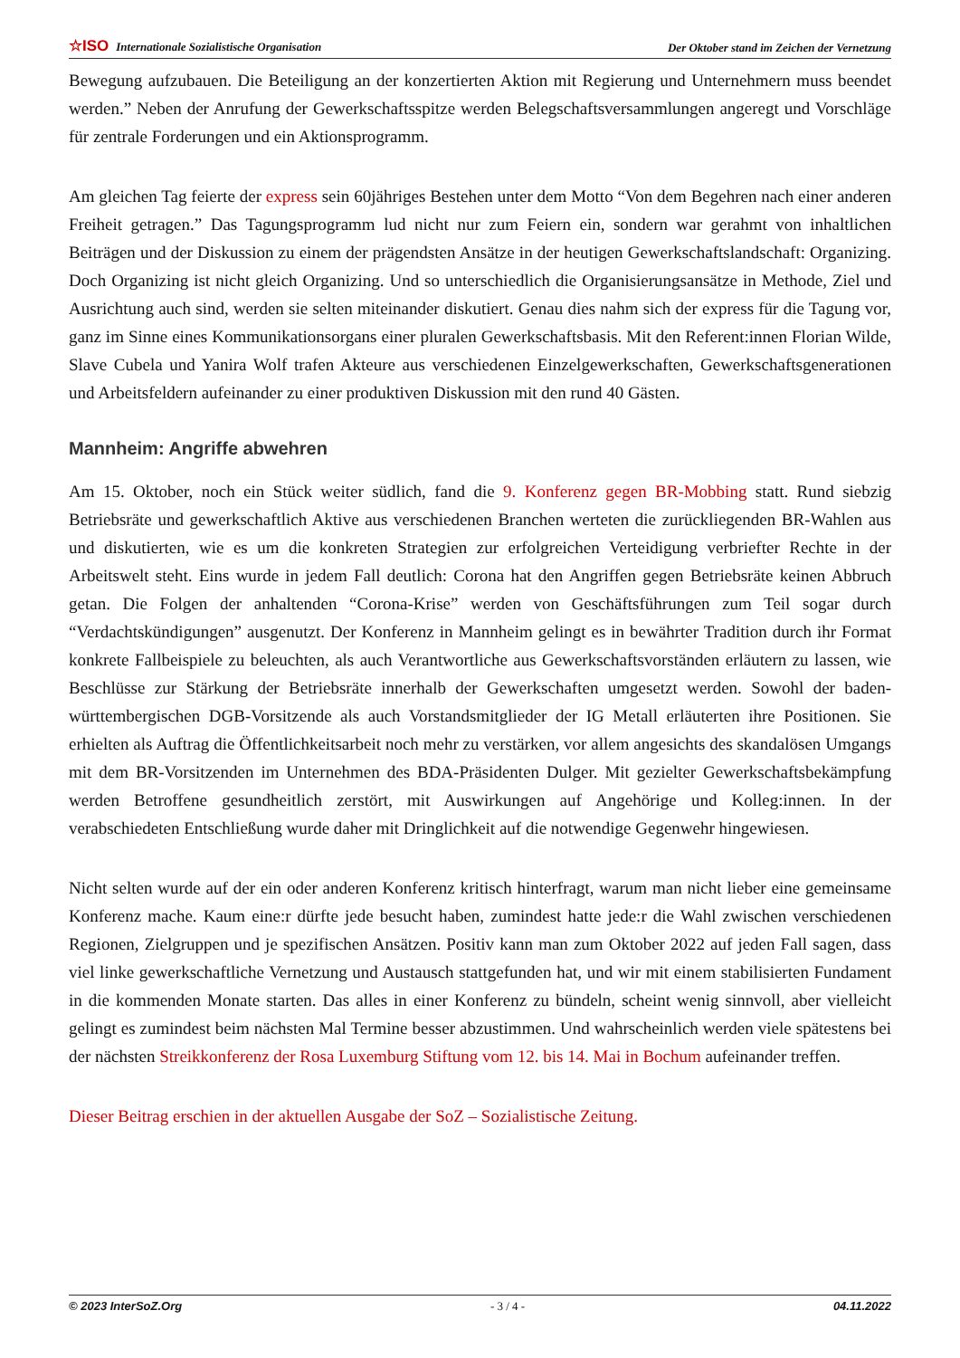☆ISO Internationale Sozialistische Organisation Der Oktober stand im Zeichen der Vernetzung
Bewegung aufzubauen. Die Beteiligung an der konzertierten Aktion mit Regierung und Unternehmern muss beendet werden.” Neben der Anrufung der Gewerkschaftsspitze werden Belegschaftsversammlungen angeregt und Vorschläge für zentrale Forderungen und ein Aktionsprogramm.
Am gleichen Tag feierte der express sein 60jähriges Bestehen unter dem Motto “Von dem Begehren nach einer anderen Freiheit getragen.” Das Tagungsprogramm lud nicht nur zum Feiern ein, sondern war gerahmt von inhaltlichen Beiträgen und der Diskussion zu einem der prägendsten Ansätze in der heutigen Gewerkschaftslandschaft: Organizing. Doch Organizing ist nicht gleich Organizing. Und so unterschiedlich die Organisierungsansätze in Methode, Ziel und Ausrichtung auch sind, werden sie selten miteinander diskutiert. Genau dies nahm sich der express für die Tagung vor, ganz im Sinne eines Kommunikationsorgans einer pluralen Gewerkschaftsbasis. Mit den Referent:innen Florian Wilde, Slave Cubela und Yanira Wolf trafen Akteure aus verschiedenen Einzelgewerkschaften, Gewerkschaftsgenerationen und Arbeitsfeldern aufeinander zu einer produktiven Diskussion mit den rund 40 Gästen.
Mannheim: Angriffe abwehren
Am 15. Oktober, noch ein Stück weiter südlich, fand die 9. Konferenz gegen BR-Mobbing statt. Rund siebzig Betriebsräte und gewerkschaftlich Aktive aus verschiedenen Branchen werteten die zurückliegenden BR-Wahlen aus und diskutierten, wie es um die konkreten Strategien zur erfolgreichen Verteidigung verbriefter Rechte in der Arbeitswelt steht. Eins wurde in jedem Fall deutlich: Corona hat den Angriffen gegen Betriebsräte keinen Abbruch getan. Die Folgen der anhaltenden “Corona-Krise” werden von Geschäftsführungen zum Teil sogar durch “Verdachtskündigungen” ausgenutzt. Der Konferenz in Mannheim gelingt es in bewährter Tradition durch ihr Format konkrete Fallbeispiele zu beleuchten, als auch Verantwortliche aus Gewerkschaftsvorständen erläutern zu lassen, wie Beschlüsse zur Stärkung der Betriebsräte innerhalb der Gewerkschaften umgesetzt werden. Sowohl der baden-württembergischen DGB-Vorsitzende als auch Vorstandsmitglieder der IG Metall erläuterten ihre Positionen. Sie erhielten als Auftrag die Öffentlichkeitsarbeit noch mehr zu verstärken, vor allem angesichts des skandalösen Umgangs mit dem BR-Vorsitzenden im Unternehmen des BDA-Präsidenten Dulger. Mit gezielter Gewerkschaftsbekämpfung werden Betroffene gesundheitlich zerstört, mit Auswirkungen auf Angehörige und Kolleg:innen. In der verabschiedeten Entschließung wurde daher mit Dringlichkeit auf die notwendige Gegenwehr hingewiesen.
Nicht selten wurde auf der ein oder anderen Konferenz kritisch hinterfragt, warum man nicht lieber eine gemeinsame Konferenz mache. Kaum eine:r dürfte jede besucht haben, zumindest hatte jede:r die Wahl zwischen verschiedenen Regionen, Zielgruppen und je spezifischen Ansätzen. Positiv kann man zum Oktober 2022 auf jeden Fall sagen, dass viel linke gewerkschaftliche Vernetzung und Austausch stattgefunden hat, und wir mit einem stabilisierten Fundament in die kommenden Monate starten. Das alles in einer Konferenz zu bündeln, scheint wenig sinnvoll, aber vielleicht gelingt es zumindest beim nächsten Mal Termine besser abzustimmen. Und wahrscheinlich werden viele spätestens bei der nächsten Streikkonferenz der Rosa Luxemburg Stiftung vom 12. bis 14. Mai in Bochum aufeinander treffen.
Dieser Beitrag erschien in der aktuellen Ausgabe der SoZ – Sozialistische Zeitung.
© 2023 InterSoZ.Org - 3 / 4 - 04.11.2022